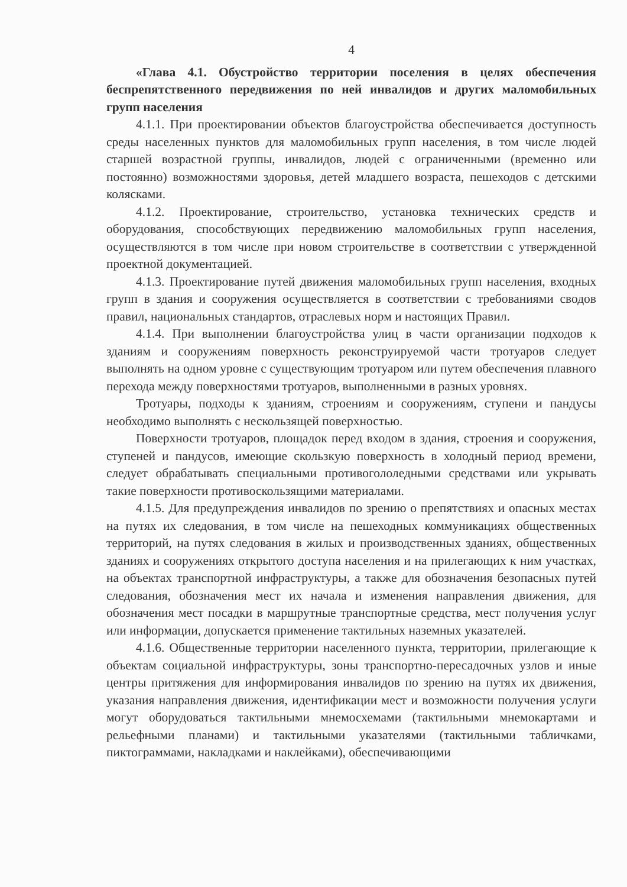4
«Глава 4.1. Обустройство территории поселения в целях обеспечения беспрепятственного передвижения по ней инвалидов и других маломобильных групп населения
4.1.1. При проектировании объектов благоустройства обеспечивается доступность среды населенных пунктов для маломобильных групп населения, в том числе людей старшей возрастной группы, инвалидов, людей с ограниченными (временно или постоянно) возможностями здоровья, детей младшего возраста, пешеходов с детскими колясками.
4.1.2. Проектирование, строительство, установка технических средств и оборудования, способствующих передвижению маломобильных групп населения, осуществляются в том числе при новом строительстве в соответствии с утвержденной проектной документацией.
4.1.3. Проектирование путей движения маломобильных групп населения, входных групп в здания и сооружения осуществляется в соответствии с требованиями сводов правил, национальных стандартов, отраслевых норм и настоящих Правил.
4.1.4. При выполнении благоустройства улиц в части организации подходов к зданиям и сооружениям поверхность реконструируемой части тротуаров следует выполнять на одном уровне с существующим тротуаром или путем обеспечения плавного перехода между поверхностями тротуаров, выполненными в разных уровнях.
Тротуары, подходы к зданиям, строениям и сооружениям, ступени и пандусы необходимо выполнять с нескользящей поверхностью.
Поверхности тротуаров, площадок перед входом в здания, строения и сооружения, ступеней и пандусов, имеющие скользкую поверхность в холодный период времени, следует обрабатывать специальными противогололедными средствами или укрывать такие поверхности противоскользящими материалами.
4.1.5. Для предупреждения инвалидов по зрению о препятствиях и опасных местах на путях их следования, в том числе на пешеходных коммуникациях общественных территорий, на путях следования в жилых и производственных зданиях, общественных зданиях и сооружениях открытого доступа населения и на прилегающих к ним участках, на объектах транспортной инфраструктуры, а также для обозначения безопасных путей следования, обозначения мест их начала и изменения направления движения, для обозначения мест посадки в маршрутные транспортные средства, мест получения услуг или информации, допускается применение тактильных наземных указателей.
4.1.6. Общественные территории населенного пункта, территории, прилегающие к объектам социальной инфраструктуры, зоны транспортно-пересадочных узлов и иные центры притяжения для информирования инвалидов по зрению на путях их движения, указания направления движения, идентификации мест и возможности получения услуги могут оборудоваться тактильными мнемосхемами (тактильными мнемокартами и рельефными планами) и тактильными указателями (тактильными табличками, пиктограммами, накладками и наклейками), обеспечивающими